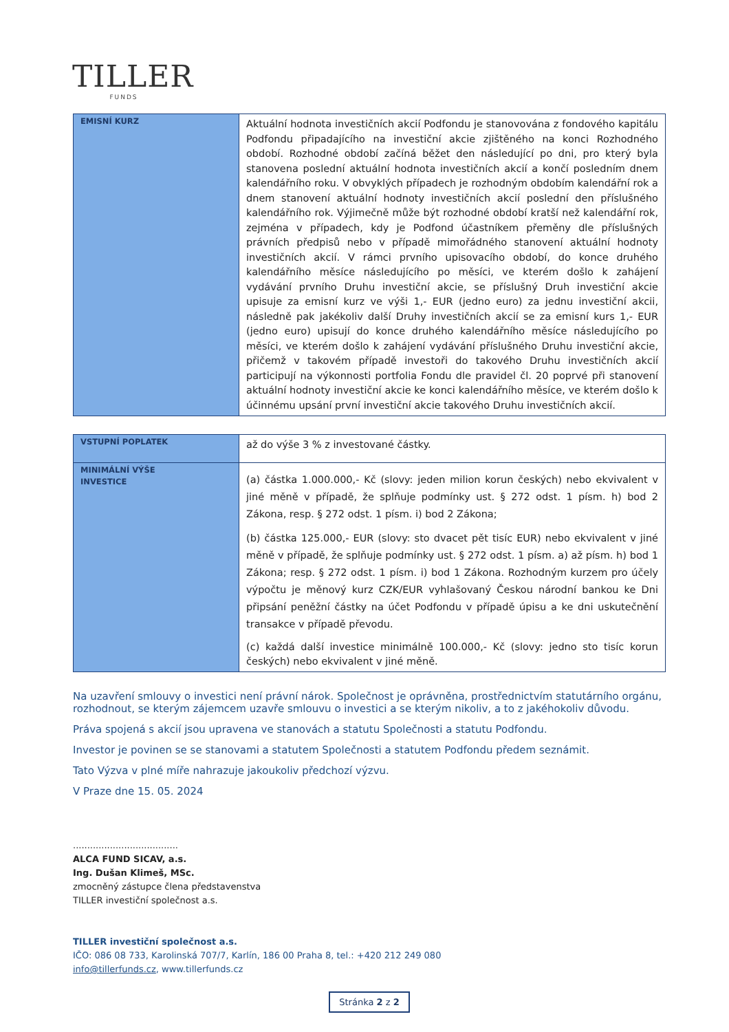TILLER
FUNDS
| EMISNÍ KURZ | Aktuální hodnota investičních akcií Podfondu je stanovována z fondového kapitálu Podfondu připadajícího na investiční akcie zjištěného na konci Rozhodného období. Rozhodné období začíná běžet den následující po dni, pro který byla stanovena poslední aktuální hodnota investičních akcií a končí posledním dnem kalendářního roku. V obvyklých případech je rozhodným obdobím kalendářní rok a dnem stanovení aktuální hodnoty investičních akcií poslední den příslušného kalendářního rok. Výjimečně může být rozhodné období kratší než kalendářní rok, zejména v případech, kdy je Podfond účastníkem přeměny dle příslušných právních předpisů nebo v případě mimořádného stanovení aktuální hodnoty investičních akcií. V rámci prvního upisovacího období, do konce druhého kalendářního měsíce následujícího po měsíci, ve kterém došlo k zahájení vydávání prvního Druhu investiční akcie, se příslušný Druh investiční akcie upisuje za emisní kurz ve výši 1,- EUR (jedno euro) za jednu investiční akcii, následně pak jakékoliv další Druhy investičních akcií se za emisní kurs 1,- EUR (jedno euro) upisují do konce druhého kalendářního měsíce následujícího po měsíci, ve kterém došlo k zahájení vydávání příslušného Druhu investiční akcie, přičemž v takovém případě investoři do takového Druhu investičních akcií participují na výkonnosti portfolia Fondu dle pravidel čl. 20 poprvé při stanovení aktuální hodnoty investiční akcie ke konci kalendářního měsíce, ve kterém došlo k účinnému upsání první investiční akcie takového Druhu investičních akcií. |
| VSTUPNÍ POPLATEK | až do výše 3 % z investované částky. |
| MINIMÁLNÍ VÝŠE INVESTICE | (a) částka 1.000.000,- Kč (slovy: jeden milion korun českých) nebo ekvivalent v jiné měně v případě, že splňuje podmínky ust. § 272 odst. 1 písm. h) bod 2 Zákona, resp. § 272 odst. 1 písm. i) bod 2 Zákona; (b) částka 125.000,- EUR (slovy: sto dvacet pět tisíc EUR) nebo ekvivalent v jiné měně v případě, že splňuje podmínky ust. § 272 odst. 1 písm. a) až písm. h) bod 1 Zákona; resp. § 272 odst. 1 písm. i) bod 1 Zákona. Rozhodným kurzem pro účely výpočtu je měnový kurz CZK/EUR vyhlašovaný Českou národní bankou ke Dni připsání peněžní částky na účet Podfondu v případě úpisu a ke dni uskutečnění transakce v případě převodu. (c) každá další investice minimálně 100.000,- Kč (slovy: jedno sto tisíc korun českých) nebo ekvivalent v jiné měně. |
Na uzavření smlouvy o investici není právní nárok. Společnost je oprávněna, prostřednictvím statutárního orgánu, rozhodnout, se kterým zájemcem uzavře smlouvu o investici a se kterým nikoliv, a to z jakéhokoliv důvodu.
Práva spojená s akcií jsou upravena ve stanovách a statutu Společnosti a statutu Podfondu.
Investor je povinen se se stanovami a statutem Společnosti a statutem Podfondu předem seznámit.
Tato Výzva v plné míře nahrazuje jakoukoliv předchozí výzvu.
V Praze dne 15. 05. 2024
.....................................
ALCA FUND SICAV, a.s.
Ing. Dušan Klimeš, MSc.
zmocněný zástupce člena představenstva
TILLER investiční společnost a.s.
TILLER investiční společnost a.s.
IČO: 086 08 733, Karolinská 707/7, Karlín, 186 00 Praha 8, tel.: +420 212 249 080
info@tillerfunds.cz, www.tillerfunds.cz
Stránka 2 z 2